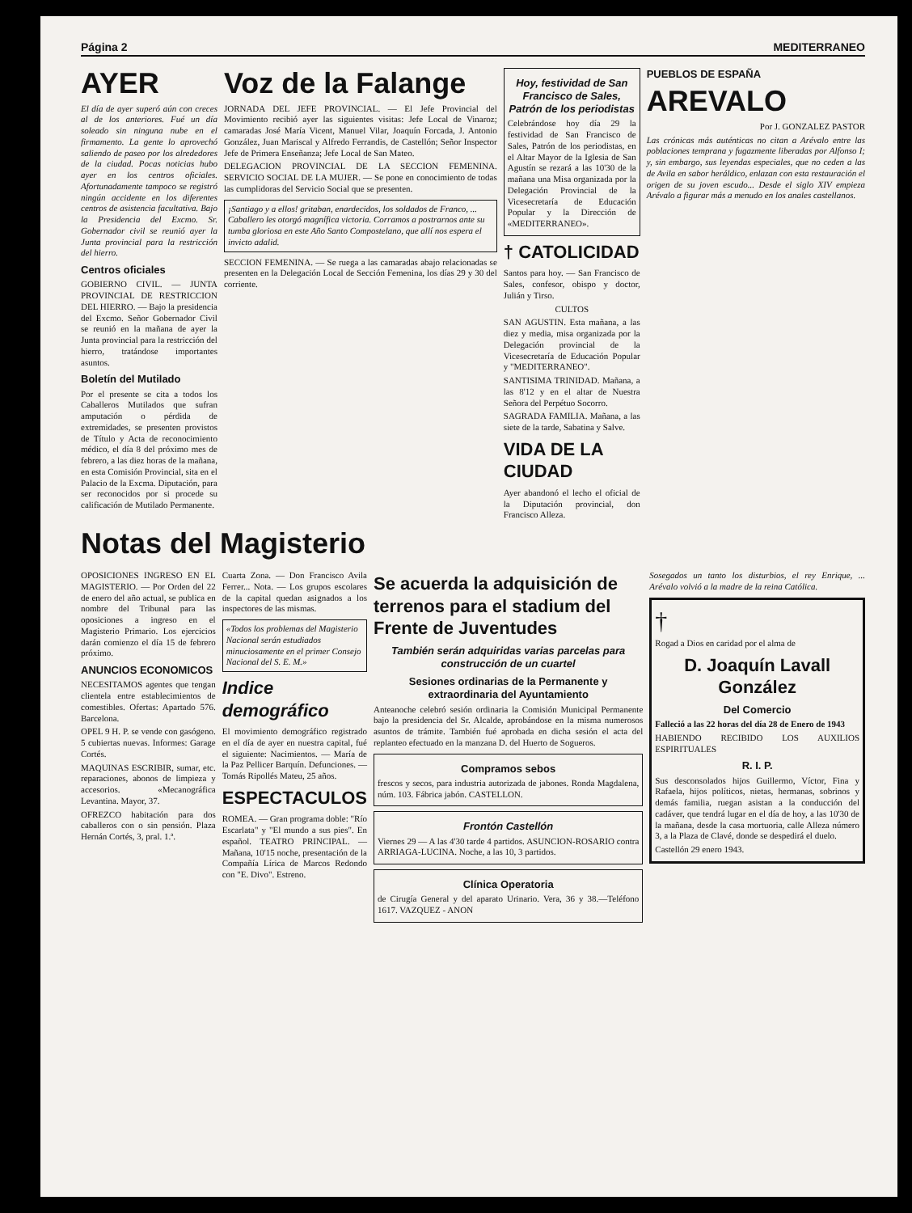Página 2 MEDITERRANEO
AYER
El día de ayer superó aún con creces al de los anteriores. Fué un día soleado sin ninguna nube en el firmamento. La gente lo aprovechó saliendo de paseo por los alrededores de la ciudad. Pocas noticias hubo ayer en los centros oficiales. Afortunadamente tampoco se registró ningún accidente en los diferentes centros de asistencia facultativa. Bajo la Presidencia del Excmo. Sr. Gobernador civil se reunió ayer la Junta provincial para la restricción del hierro.
Centros oficiales
GOBIERNO CIVIL. — JUNTA PROVINCIAL DE RESTRICCION DEL HIERRO. — Bajo la presidencia del Excmo. Señor Gobernador Civil se reunió en la mañana de ayer la Junta provincial para la restricción del hierro, tratándose importantes asuntos.
Boletín del Mutilado
Por el presente se cita a todos los Caballeros Mutilados que sufran amputación o pérdida de extremidades, se presenten provistos de Título y Acta de reconocimiento médico, el día 8 del próximo mes de febrero, a las diez horas de la mañana, en esta Comisión Provincial, sita en el Palacio de la Excma. Diputación, para ser reconocidos por si procede su calificación de Mutilado Permanente.
Voz de la Falange
JORNADA DEL JEFE PROVINCIAL. — El Jefe Provincial del Movimiento recibió ayer las siguientes visitas: Jefe Local de Vinaroz; camaradas José María Vicent, Manuel Vilar, Joaquín Forcada, J. Antonio González, Juan Mariscal y Alfredo Ferrandis, de Castellón; Señor Inspector Jefe de Primera Enseñanza; Jefe Local de San Mateo.
DELEGACION PROVINCIAL DE LA SECCION FEMENINA. SERVICIO SOCIAL DE LA MUJER. — Se pone en conocimiento de todas las cumplidoras del Servicio Social que se presenten.
¡Santiago y a ellos! gritaban, enardecidos, los soldados de Franco, ... Caballero les otorgó magnífica victoria. Corramos a postrarnos ante su tumba gloriosa en este Año Santo Compostelano, que allí nos espera el invicto adalid.
SECCION FEMENINA. — Se ruega a las camaradas abajo relacionadas se presenten en la Delegación Local de Sección Femenina, los días 29 y 30 del corriente.
Hoy, festividad de San Francisco de Sales, Patrón de los periodistas
Celebrándose hoy día 29 la festividad de San Francisco de Sales, Patrón de los periodistas, en el Altar Mayor de la Iglesia de San Agustín se rezará a las 10'30 de la mañana una Misa organizada por la Delegación Provincial de la Vicesecretaría de Educación Popular y la Dirección de «MEDITERRANEO».
† CATOLICIDAD
Santos para hoy. — San Francisco de Sales, confesor, obispo y doctor, Julián y Tirso.
CULTOS
SAN AGUSTIN. Esta mañana, a las diez y media, misa organizada por la Delegación provincial de la Vicesecretaría de Educación Popular y "MEDITERRANEO".
SANTISIMA TRINIDAD. Mañana, a las 8'12 y en el altar de Nuestra Señora del Perpétuo Socorro.
SAGRADA FAMILIA. Mañana, a las siete de la tarde, Sabatina y Salve.
VIDA DE LA CIUDAD
Ayer abandonó el lecho el oficial de la Diputación provincial, don Francisco Alleza.
PUEBLOS DE ESPAÑA
AREVALO
Por J. GONZALEZ PASTOR
Las crónicas más auténticas no citan a Arévalo entre las poblaciones temprana y fugazmente liberadas por Alfonso I; y, sin embargo, sus leyendas especiales, que no ceden a las de Avila en sabor heráldico, enlazan con esta restauración el origen de su joven escudo... Desde el siglo XIV empieza Arévalo a figurar más a menudo en los anales castellanos.
Notas del Magisterio
OPOSICIONES INGRESO EN EL MAGISTERIO. — Por Orden del 22 de enero del año actual, se publica en nombre del Tribunal para las oposiciones a ingreso en el Magisterio Primario. Los ejercicios darán comienzo el día 15 de febrero próximo.
ANUNCIOS ECONOMICOS
NECESITAMOS agentes que tengan clientela entre establecimientos de comestibles. Ofertas: Apartado 576. Barcelona.
OPEL 9 H. P. se vende con gasógeno. 5 cubiertas nuevas. Informes: Garage Cortés.
MAQUINAS ESCRIBIR, sumar, etc. reparaciones, abonos de limpieza y accesorios. «Mecanográfica Levantina. Mayor, 37.
OFREZCO habitación para dos caballeros con o sin pensión. Plaza Hernán Cortés, 3, pral. 1.ª.
Cuarta Zona. — Don Francisco Avila Ferrer... Nota. — Los grupos escolares de la capital quedan asignados a los inspectores de las mismas.
«Todos los problemas del Magisterio Nacional serán estudiados minuciosamente en el primer Consejo Nacional del S. E. M.»
Indice demográfico
El movimiento demográfico registrado en el día de ayer en nuestra capital, fué el siguiente: Nacimientos. — María de la Paz Pellicer Barquín. Defunciones. — Tomás Ripollés Mateu, 25 años.
ESPECTACULOS
ROMEA. — Gran programa doble: "Río Escarlata" y "El mundo a sus pies". En español. TEATRO PRINCIPAL. — Mañana, 10'15 noche, presentación de la Compañía Lírica de Marcos Redondo con "E. Divo". Estreno.
Se acuerda la adquisición de terrenos para el stadium del Frente de Juventudes
También serán adquiridas varias parcelas para construcción de un cuartel
Sesiones ordinarias de la Permanente y extraordinaria del Ayuntamiento
Anteanoche celebró sesión ordinaria la Comisión Municipal Permanente bajo la presidencia del Sr. Alcalde, aprobándose en la misma numerosos asuntos de trámite. También fué aprobada en dicha sesión el acta del replanteo efectuado en la manzana D. del Huerto de Sogueros.
Compramos sebos
frescos y secos, para industria autorizada de jabones. Ronda Magdalena, núm. 103. Fábrica jabón. CASTELLON.
Frontón Castellón
Viernes 29 — A las 4'30 tarde 4 partidos. ASUNCION-ROSARIO contra ARRIAGA-LUCINA. Noche, a las 10, 3 partidos.
Clínica Operatoria
de Cirugía General y del aparato Urinario. Vera, 36 y 38.—Teléfono 1617. VAZQUEZ - ANON
Sosegados un tanto los disturbios, el rey Enrique, ... Arévalo volvió a la madre de la reina Católica.
†
Rogad a Dios en caridad por el alma de
D. Joaquín Lavall González
Del Comercio
Falleció a las 22 horas del día 28 de Enero de 1943
HABIENDO RECIBIDO LOS AUXILIOS ESPIRITUALES
R. I. P.
Sus desconsolados hijos Guillermo, Víctor, Fina y Rafaela, hijos políticos, nietas, hermanas, sobrinos y demás familia, ruegan asistan a la conducción del cadáver, que tendrá lugar en el día de hoy, a las 10'30 de la mañana, desde la casa mortuoria, calle Alleza número 3, a la Plaza de Clavé, donde se despedirá el duelo.
Castellón 29 enero 1943.